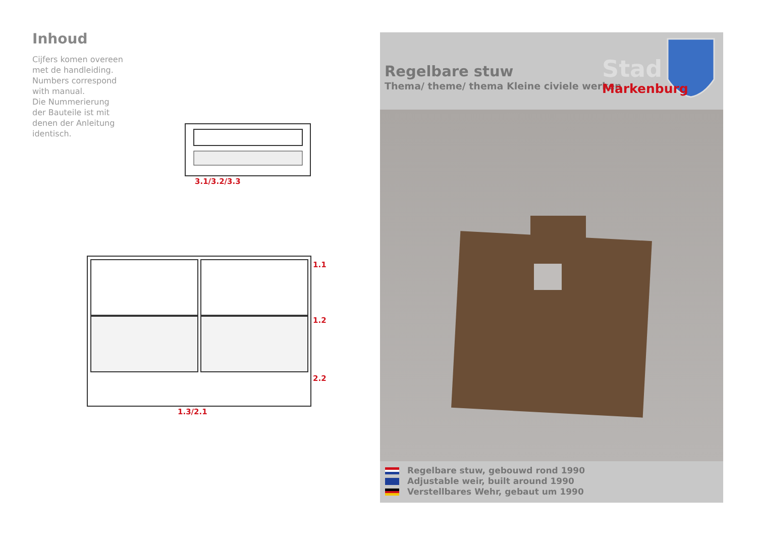Inhoud
Cijfers komen overeen met de handleiding.
Numbers correspond with manual.
Die Nummerierung der Bauteile ist mit denen der Anleitung identisch.
3.1/3.2/3.3
1.1
1.2
2.2
1.3/2.1
Regelbare stuw
Thema/ theme/ thema Kleine civiele werken
Stad
Markenburg
Regelbare stuw, gebouwd rond 1990
Adjustable weir, built around 1990
Verstellbares Wehr, gebaut um 1990